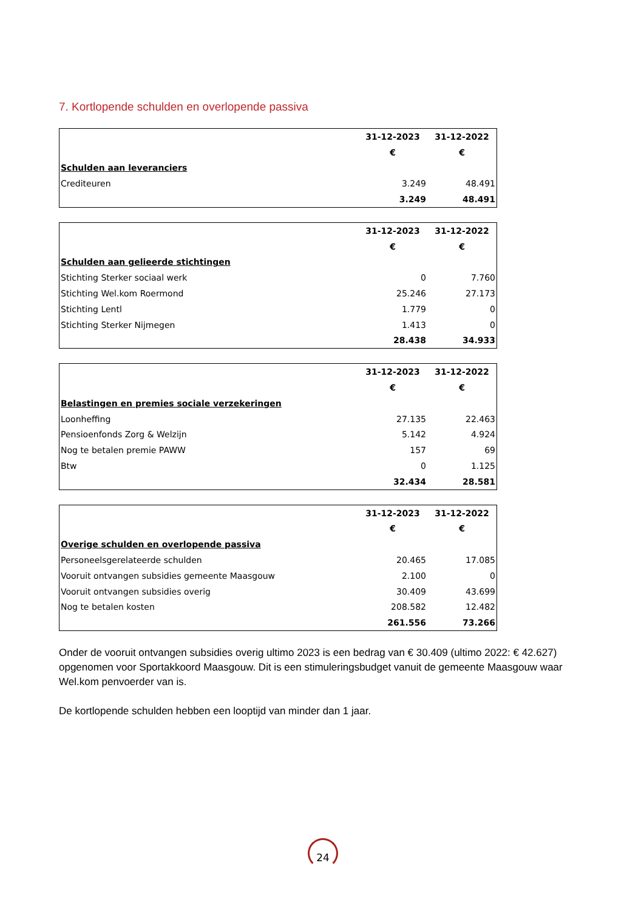7. Kortlopende schulden en overlopende passiva
| | 31-12-2023 | 31-12-2022 |
| --- | --- | --- |
| | € | € |
| Schulden aan leveranciers | | |
| Crediteuren | 3.249 | 48.491 |
| | 3.249 | 48.491 |
| | 31-12-2023 | 31-12-2022 |
| --- | --- | --- |
| | € | € |
| Schulden aan gelieerde stichtingen | | |
| Stichting Sterker sociaal werk | 0 | 7.760 |
| Stichting Wel.kom Roermond | 25.246 | 27.173 |
| Stichting Lentl | 1.779 | 0 |
| Stichting Sterker Nijmegen | 1.413 | 0 |
| | 28.438 | 34.933 |
| | 31-12-2023 | 31-12-2022 |
| --- | --- | --- |
| | € | € |
| Belastingen en premies sociale verzekeringen | | |
| Loonheffing | 27.135 | 22.463 |
| Pensioenfonds Zorg & Welzijn | 5.142 | 4.924 |
| Nog te betalen premie PAWW | 157 | 69 |
| Btw | 0 | 1.125 |
| | 32.434 | 28.581 |
| | 31-12-2023 | 31-12-2022 |
| --- | --- | --- |
| | € | € |
| Overige schulden en overlopende passiva | | |
| Personeelsgerelateerde schulden | 20.465 | 17.085 |
| Vooruit ontvangen subsidies gemeente Maasgouw | 2.100 | 0 |
| Vooruit ontvangen subsidies overig | 30.409 | 43.699 |
| Nog te betalen kosten | 208.582 | 12.482 |
| | 261.556 | 73.266 |
Onder de vooruit ontvangen subsidies overig ultimo 2023 is een bedrag van € 30.409 (ultimo 2022: € 42.627) opgenomen voor Sportakkoord Maasgouw. Dit is een stimuleringsbudget vanuit de gemeente Maasgouw waar Wel.kom penvoerder van is.
De kortlopende schulden hebben een looptijd van minder dan 1 jaar.
24